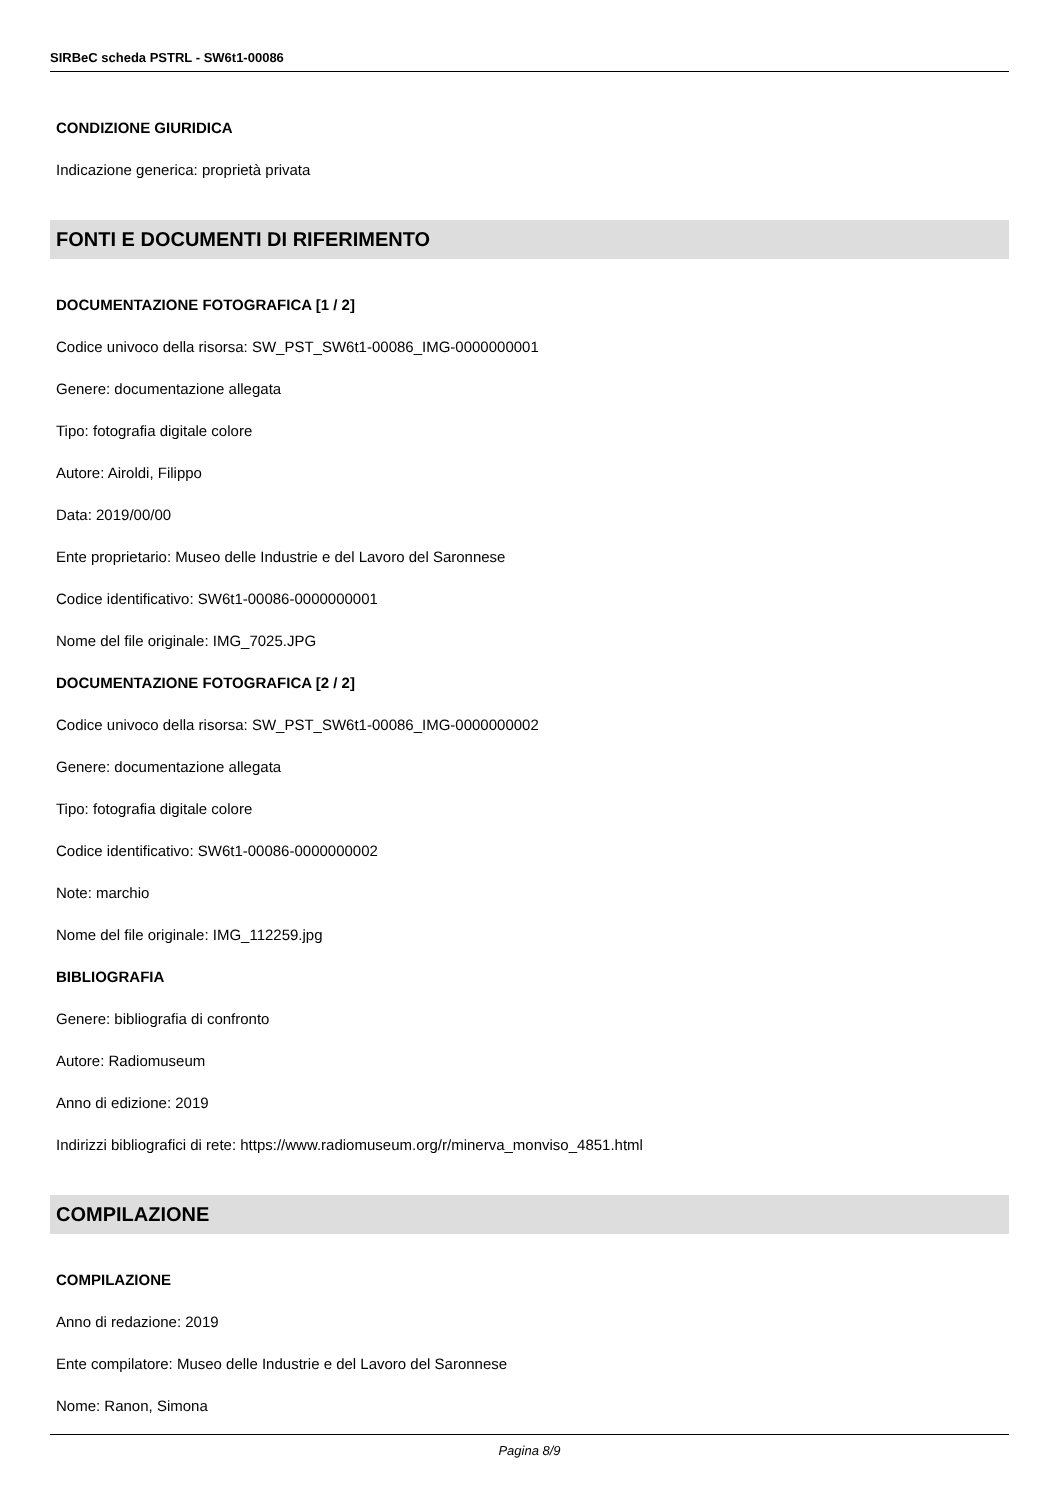SIRBeC scheda PSTRL - SW6t1-00086
CONDIZIONE GIURIDICA
Indicazione generica: proprietà privata
FONTI E DOCUMENTI DI RIFERIMENTO
DOCUMENTAZIONE FOTOGRAFICA [1 / 2]
Codice univoco della risorsa: SW_PST_SW6t1-00086_IMG-0000000001
Genere: documentazione allegata
Tipo: fotografia digitale colore
Autore: Airoldi, Filippo
Data: 2019/00/00
Ente proprietario: Museo delle Industrie e del Lavoro del Saronnese
Codice identificativo: SW6t1-00086-0000000001
Nome del file originale: IMG_7025.JPG
DOCUMENTAZIONE FOTOGRAFICA [2 / 2]
Codice univoco della risorsa: SW_PST_SW6t1-00086_IMG-0000000002
Genere: documentazione allegata
Tipo: fotografia digitale colore
Codice identificativo: SW6t1-00086-0000000002
Note: marchio
Nome del file originale: IMG_112259.jpg
BIBLIOGRAFIA
Genere: bibliografia di confronto
Autore: Radiomuseum
Anno di edizione: 2019
Indirizzi bibliografici di rete: https://www.radiomuseum.org/r/minerva_monviso_4851.html
COMPILAZIONE
COMPILAZIONE
Anno di redazione: 2019
Ente compilatore: Museo delle Industrie e del Lavoro del Saronnese
Nome: Ranon, Simona
Pagina 8/9